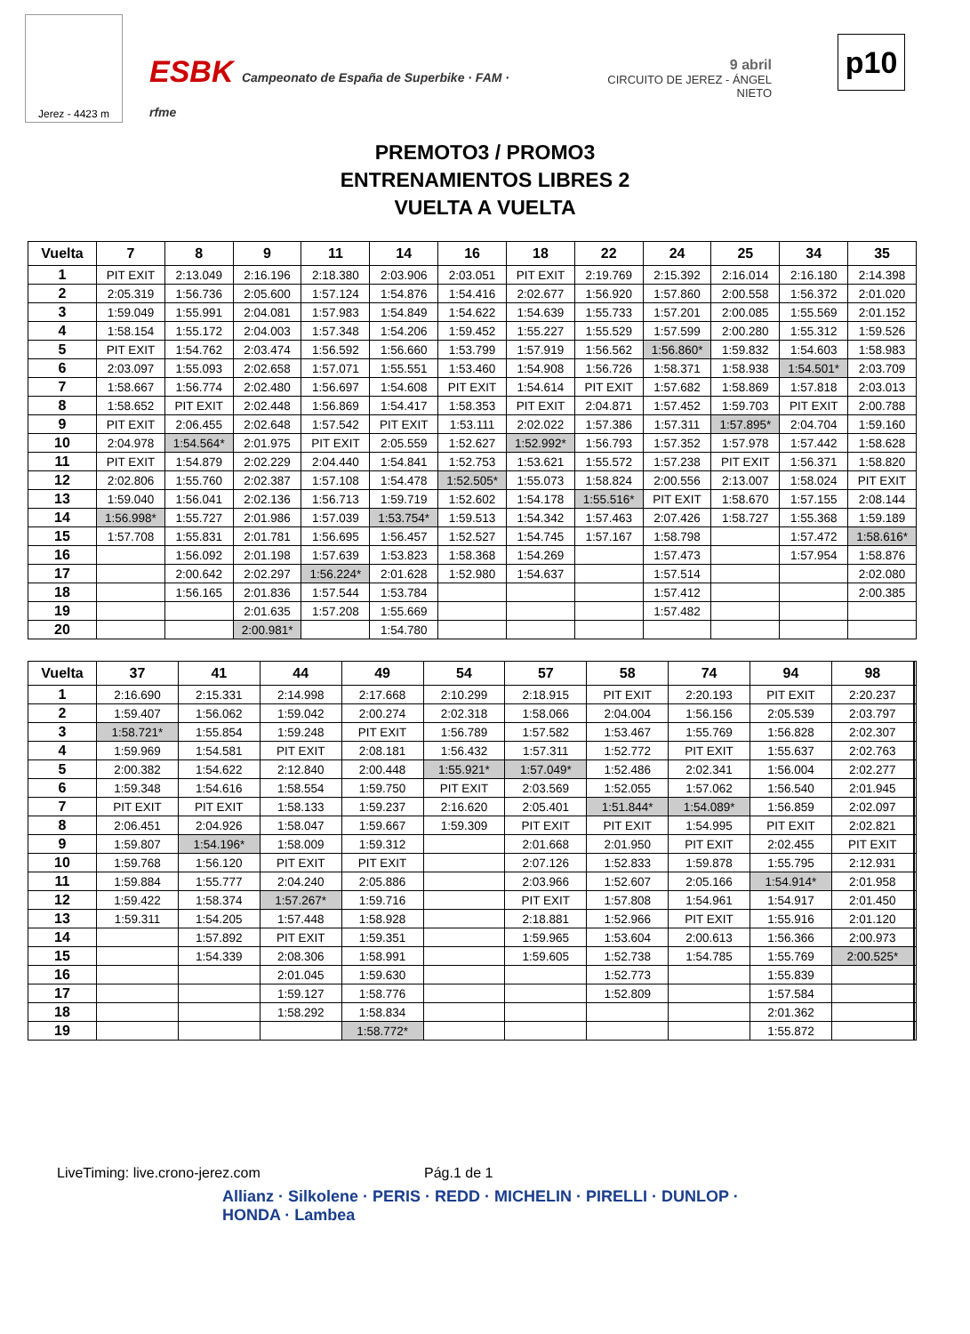Jerez - 4423 m
ESBK Campeonato de España de Superbike · FAM · rfme
9 abril
CIRCUITO DE JEREZ - ÁNGEL NIETO
p10
PREMOTO3 / PROMO3
ENTRENAMIENTOS LIBRES 2
VUELTA A VUELTA
| Vuelta | 7 | 8 | 9 | 11 | 14 | 16 | 18 | 22 | 24 | 25 | 34 | 35 |
| --- | --- | --- | --- | --- | --- | --- | --- | --- | --- | --- | --- | --- |
| 1 | PIT EXIT | 2:13.049 | 2:16.196 | 2:18.380 | 2:03.906 | 2:03.051 | PIT EXIT | 2:19.769 | 2:15.392 | 2:16.014 | 2:16.180 | 2:14.398 |
| 2 | 2:05.319 | 1:56.736 | 2:05.600 | 1:57.124 | 1:54.876 | 1:54.416 | 2:02.677 | 1:56.920 | 1:57.860 | 2:00.558 | 1:56.372 | 2:01.020 |
| 3 | 1:59.049 | 1:55.991 | 2:04.081 | 1:57.983 | 1:54.849 | 1:54.622 | 1:54.639 | 1:55.733 | 1:57.201 | 2:00.085 | 1:55.569 | 2:01.152 |
| 4 | 1:58.154 | 1:55.172 | 2:04.003 | 1:57.348 | 1:54.206 | 1:59.452 | 1:55.227 | 1:55.529 | 1:57.599 | 2:00.280 | 1:55.312 | 1:59.526 |
| 5 | PIT EXIT | 1:54.762 | 2:03.474 | 1:56.592 | 1:56.660 | 1:53.799 | 1:57.919 | 1:56.562 | 1:56.860* | 1:59.832 | 1:54.603 | 1:58.983 |
| 6 | 2:03.097 | 1:55.093 | 2:02.658 | 1:57.071 | 1:55.551 | 1:53.460 | 1:54.908 | 1:56.726 | 1:58.371 | 1:58.938 | 1:54.501* | 2:03.709 |
| 7 | 1:58.667 | 1:56.774 | 2:02.480 | 1:56.697 | 1:54.608 | PIT EXIT | 1:54.614 | PIT EXIT | 1:57.682 | 1:58.869 | 1:57.818 | 2:03.013 |
| 8 | 1:58.652 | PIT EXIT | 2:02.448 | 1:56.869 | 1:54.417 | 1:58.353 | PIT EXIT | 2:04.871 | 1:57.452 | 1:59.703 | PIT EXIT | 2:00.788 |
| 9 | PIT EXIT | 2:06.455 | 2:02.648 | 1:57.542 | PIT EXIT | 1:53.111 | 2:02.022 | 1:57.386 | 1:57.311 | 1:57.895* | 2:04.704 | 1:59.160 |
| 10 | 2:04.978 | 1:54.564* | 2:01.975 | PIT EXIT | 2:05.559 | 1:52.627 | 1:52.992* | 1:56.793 | 1:57.352 | 1:57.978 | 1:57.442 | 1:58.628 |
| 11 | PIT EXIT | 1:54.879 | 2:02.229 | 2:04.440 | 1:54.841 | 1:52.753 | 1:53.621 | 1:55.572 | 1:57.238 | PIT EXIT | 1:56.371 | 1:58.820 |
| 12 | 2:02.806 | 1:55.760 | 2:02.387 | 1:57.108 | 1:54.478 | 1:52.505* | 1:55.073 | 1:58.824 | 2:00.556 | 2:13.007 | 1:58.024 | PIT EXIT |
| 13 | 1:59.040 | 1:56.041 | 2:02.136 | 1:56.713 | 1:59.719 | 1:52.602 | 1:54.178 | 1:55.516* | PIT EXIT | 1:58.670 | 1:57.155 | 2:08.144 |
| 14 | 1:56.998* | 1:55.727 | 2:01.986 | 1:57.039 | 1:53.754* | 1:59.513 | 1:54.342 | 1:57.463 | 2:07.426 | 1:58.727 | 1:55.368 | 1:59.189 |
| 15 | 1:57.708 | 1:55.831 | 2:01.781 | 1:56.695 | 1:56.457 | 1:52.527 | 1:54.745 | 1:57.167 | 1:58.798 | | 1:57.472 | 1:58.616* |
| 16 | | 1:56.092 | 2:01.198 | 1:57.639 | 1:53.823 | 1:58.368 | 1:54.269 | | 1:57.473 | | 1:57.954 | 1:58.876 |
| 17 | | 2:00.642 | 2:02.297 | 1:56.224* | 2:01.628 | 1:52.980 | 1:54.637 | | 1:57.514 | | | 2:02.080 |
| 18 | | 1:56.165 | 2:01.836 | 1:57.544 | 1:53.784 | | | | 1:57.412 | | | 2:00.385 |
| 19 | | | 2:01.635 | 1:57.208 | 1:55.669 | | | | 1:57.482 | | | |
| 20 | | | 2:00.981* | | 1:54.780 | | | | | | | |
| Vuelta | 37 | 41 | 44 | 49 | 54 | 57 | 58 | 74 | 94 | 98 | | |
| --- | --- | --- | --- | --- | --- | --- | --- | --- | --- | --- | --- | --- |
| 1 | 2:16.690 | 2:15.331 | 2:14.998 | 2:17.668 | 2:10.299 | 2:18.915 | PIT EXIT | 2:20.193 | PIT EXIT | 2:20.237 | | |
| 2 | 1:59.407 | 1:56.062 | 1:59.042 | 2:00.274 | 2:02.318 | 1:58.066 | 2:04.004 | 1:56.156 | 2:05.539 | 2:03.797 | | |
| 3 | 1:58.721* | 1:55.854 | 1:59.248 | PIT EXIT | 1:56.789 | 1:57.582 | 1:53.467 | 1:55.769 | 1:56.828 | 2:02.307 | | |
| 4 | 1:59.969 | 1:54.581 | PIT EXIT | 2:08.181 | 1:56.432 | 1:57.311 | 1:52.772 | PIT EXIT | 1:55.637 | 2:02.763 | | |
| 5 | 2:00.382 | 1:54.622 | 2:12.840 | 2:00.448 | 1:55.921* | 1:57.049* | 1:52.486 | 2:02.341 | 1:56.004 | 2:02.277 | | |
| 6 | 1:59.348 | 1:54.616 | 1:58.554 | 1:59.750 | PIT EXIT | 2:03.569 | 1:52.055 | 1:57.062 | 1:56.540 | 2:01.945 | | |
| 7 | PIT EXIT | PIT EXIT | 1:58.133 | 1:59.237 | 2:16.620 | 2:05.401 | 1:51.844* | 1:54.089* | 1:56.859 | 2:02.097 | | |
| 8 | 2:06.451 | 2:04.926 | 1:58.047 | 1:59.667 | 1:59.309 | PIT EXIT | PIT EXIT | 1:54.995 | PIT EXIT | 2:02.821 | | |
| 9 | 1:59.807 | 1:54.196* | 1:58.009 | 1:59.312 | | 2:01.668 | 2:01.950 | PIT EXIT | 2:02.455 | PIT EXIT | | |
| 10 | 1:59.768 | 1:56.120 | PIT EXIT | PIT EXIT | | 2:07.126 | 1:52.833 | 1:59.878 | 1:55.795 | 2:12.931 | | |
| 11 | 1:59.884 | 1:55.777 | 2:04.240 | 2:05.886 | | 2:03.966 | 1:52.607 | 2:05.166 | 1:54.914* | 2:01.958 | | |
| 12 | 1:59.422 | 1:58.374 | 1:57.267* | 1:59.716 | | PIT EXIT | 1:57.808 | 1:54.961 | 1:54.917 | 2:01.450 | | |
| 13 | 1:59.311 | 1:54.205 | 1:57.448 | 1:58.928 | | 2:18.881 | 1:52.966 | PIT EXIT | 1:55.916 | 2:01.120 | | |
| 14 | | 1:57.892 | PIT EXIT | 1:59.351 | | 1:59.965 | 1:53.604 | 2:00.613 | 1:56.366 | 2:00.973 | | |
| 15 | | 1:54.339 | 2:08.306 | 1:58.991 | | 1:59.605 | 1:52.738 | 1:54.785 | 1:55.769 | 2:00.525* | | |
| 16 | | | 2:01.045 | 1:59.630 | | | 1:52.773 | | 1:55.839 | | | |
| 17 | | | 1:59.127 | 1:58.776 | | | 1:52.809 | | 1:57.584 | | | |
| 18 | | | 1:58.292 | 1:58.834 | | | | | 2:01.362 | | | |
| 19 | | | | 1:58.772* | | | | | 1:55.872 | | | |
LiveTiming: live.crono-jerez.com
Pág.1 de 1
Allianz · Silkolene · PERIS · REDD · MICHELIN · PIRELLI · DUNLOP · HONDA · Lambea